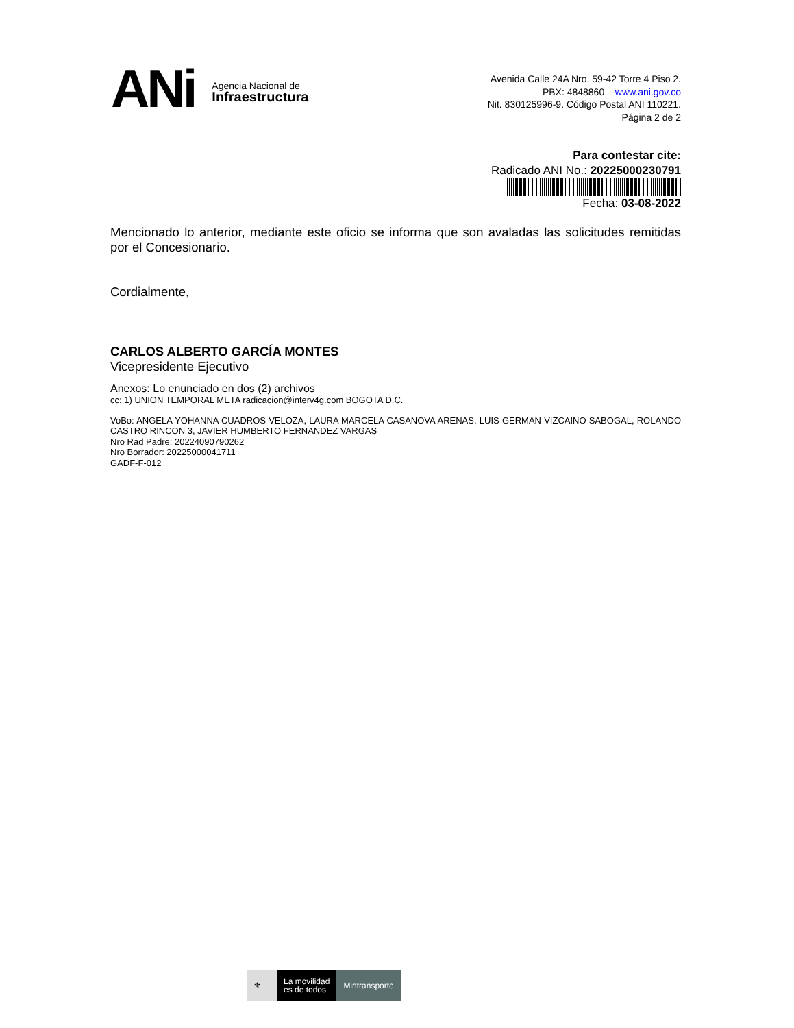ANi
Agencia Nacional de
Infraestructura
Avenida Calle 24A Nro. 59-42 Torre 4 Piso 2.
PBX: 4848860 – www.ani.gov.co
Nit. 830125996-9. Código Postal ANI 110221.
Página 2 de 2
Para contestar cite:
Radicado ANI No.: 20225000230791
Fecha: 03-08-2022
Mencionado lo anterior, mediante este oficio se informa que son avaladas las solicitudes remitidas por el Concesionario.
Cordialmente,
CARLOS ALBERTO GARCÍA MONTES
Vicepresidente Ejecutivo
Anexos: Lo enunciado en dos (2) archivos
cc: 1) UNION TEMPORAL META radicacion@interv4g.com BOGOTA D.C.
VoBo: ANGELA YOHANNA CUADROS VELOZA, LAURA MARCELA CASANOVA ARENAS, LUIS GERMAN VIZCAINO SABOGAL, ROLANDO CASTRO RINCON 3, JAVIER HUMBERTO FERNANDEZ VARGAS
Nro Rad Padre: 20224090790262
Nro Borrador: 20225000041711
GADF-F-012
⚜
La movilidad
es de todos
Mintransporte